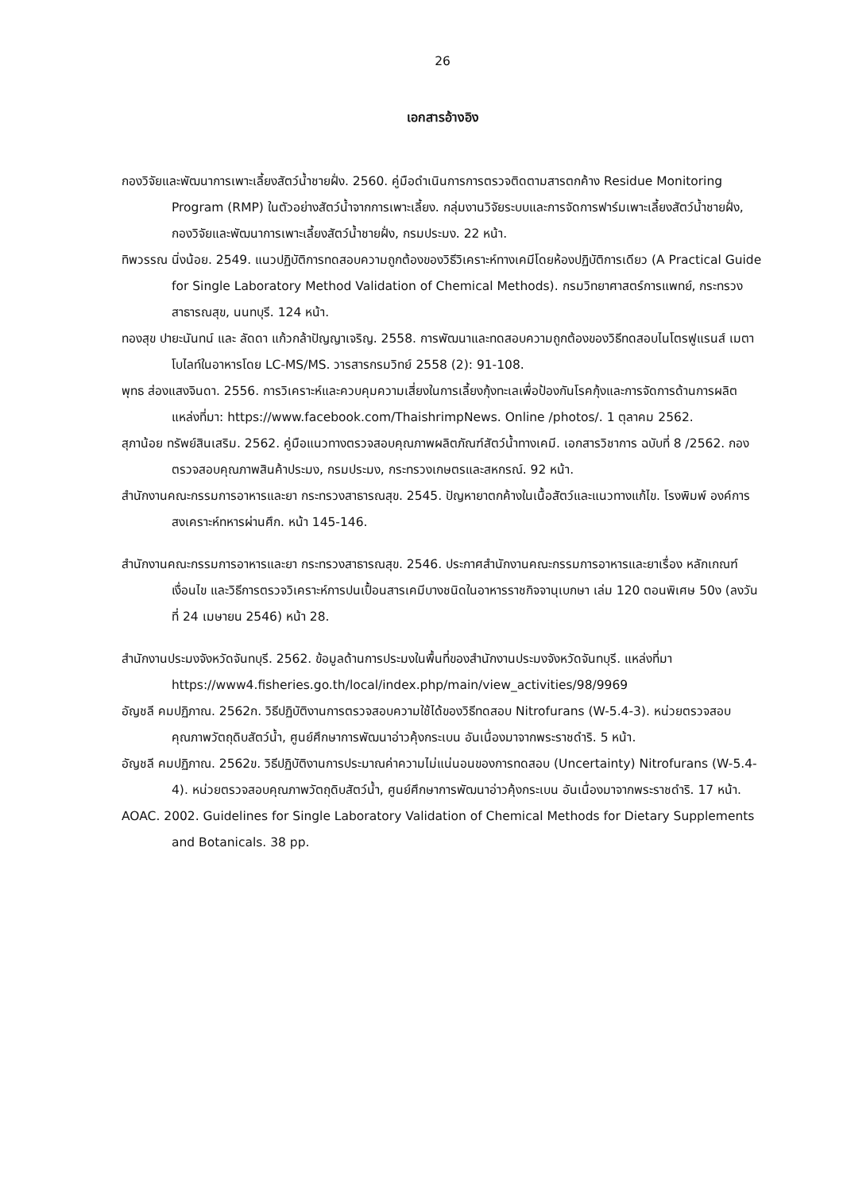26
เอกสารอ้างอิง
กองวิจัยและพัฒนาการเพาะเลี้ยงสัตว์น้ำชายฝั่ง. 2560. คู่มือดำเนินการการตรวจติดตามสารตกค้าง Residue Monitoring Program (RMP) ในตัวอย่างสัตว์น้ำจากการเพาะเลี้ยง. กลุ่มงานวิจัยระบบและการจัดการฟาร์มเพาะเลี้ยงสัตว์น้ำชายฝั่ง, กองวิจัยและพัฒนาการเพาะเลี้ยงสัตว์น้ำชายฝั่ง, กรมประมง. 22 หน้า.
ทิพวรรณ นิ่งน้อย. 2549. แนวปฏิบัติการทดสอบความถูกต้องของวิธีวิเคราะห์ทางเคมีโดยห้องปฏิบัติการเดียว (A Practical Guide for Single Laboratory Method Validation of Chemical Methods). กรมวิทยาศาสตร์การแพทย์, กระทรวงสาธารณสุข, นนทบุรี. 124 หน้า.
ทองสุข ปายะนันทน์ และ ลัดดา แก้วกล้าปัญญาเจริญ. 2558. การพัฒนาและทดสอบความถูกต้องของวิธีทดสอบไนโตรฟูแรนส์ เมตาโบไลท์ในอาหารโดย LC-MS/MS. วารสารกรมวิทย์ 2558 (2): 91-108.
พุทธ ส่องแสงจินดา. 2556. การวิเคราะห์และควบคุมความเสี่ยงในการเลี้ยงกุ้งทะเลเพื่อป้องกันโรคกุ้งและการจัดการด้านการผลิต แหล่งที่มา: https://www.facebook.com/ThaishrimpNews. Online /photos/. 1 ตุลาคม 2562.
สุภาน้อย ทรัพย์สินเสริม. 2562. คู่มือแนวทางตรวจสอบคุณภาพผลิตภัณฑ์สัตว์น้ำทางเคมี. เอกสารวิชาการ ฉบับที่ 8 /2562. กองตรวจสอบคุณภาพสินค้าประมง, กรมประมง, กระทรวงเกษตรและสหกรณ์. 92 หน้า.
สำนักงานคณะกรรมการอาหารและยา กระทรวงสาธารณสุข. 2545. ปัญหายาตกค้างในเนื้อสัตว์และแนวทางแก้ไข. โรงพิมพ์ องค์การสงเคราะห์ทหารผ่านศึก. หน้า 145-146.
สำนักงานคณะกรรมการอาหารและยา กระทรวงสาธารณสุข. 2546. ประกาศสำนักงานคณะกรรมการอาหารและยาเรื่อง หลักเกณฑ์เงื่อนไข และวิธีการตรวจวิเคราะห์การปนเปื้อนสารเคมีบางชนิดในอาหารราชกิจจานุเบกษา เล่ม 120 ตอนพิเศษ 50ง (ลงวันที่ 24 เมษายน 2546) หน้า 28.
สำนักงานประมงจังหวัดจันทบุรี. 2562. ข้อมูลด้านการประมงในพื้นที่ของสำนักงานประมงจังหวัดจันทบุรี. แหล่งที่มา https://www4.fisheries.go.th/local/index.php/main/view_activities/98/9969
อัญชลี คมปฏิภาณ. 2562ก. วิธีปฏิบัติงานการตรวจสอบความใช้ได้ของวิธีทดสอบ Nitrofurans (W-5.4-3). หน่วยตรวจสอบคุณภาพวัตถุดิบสัตว์น้ำ, ศูนย์ศึกษาการพัฒนาอ่าวคุ้งกระเบน อันเนื่องมาจากพระราชดำริ. 5 หน้า.
อัญชลี คมปฏิภาณ. 2562ข. วิธีปฏิบัติงานการประมาณค่าความไม่แน่นอนของการทดสอบ (Uncertainty) Nitrofurans (W-5.4-4). หน่วยตรวจสอบคุณภาพวัตถุดิบสัตว์น้ำ, ศูนย์ศึกษาการพัฒนาอ่าวคุ้งกระเบน อันเนื่องมาจากพระราชดำริ. 17 หน้า.
AOAC. 2002. Guidelines for Single Laboratory Validation of Chemical Methods for Dietary Supplements and Botanicals. 38 pp.